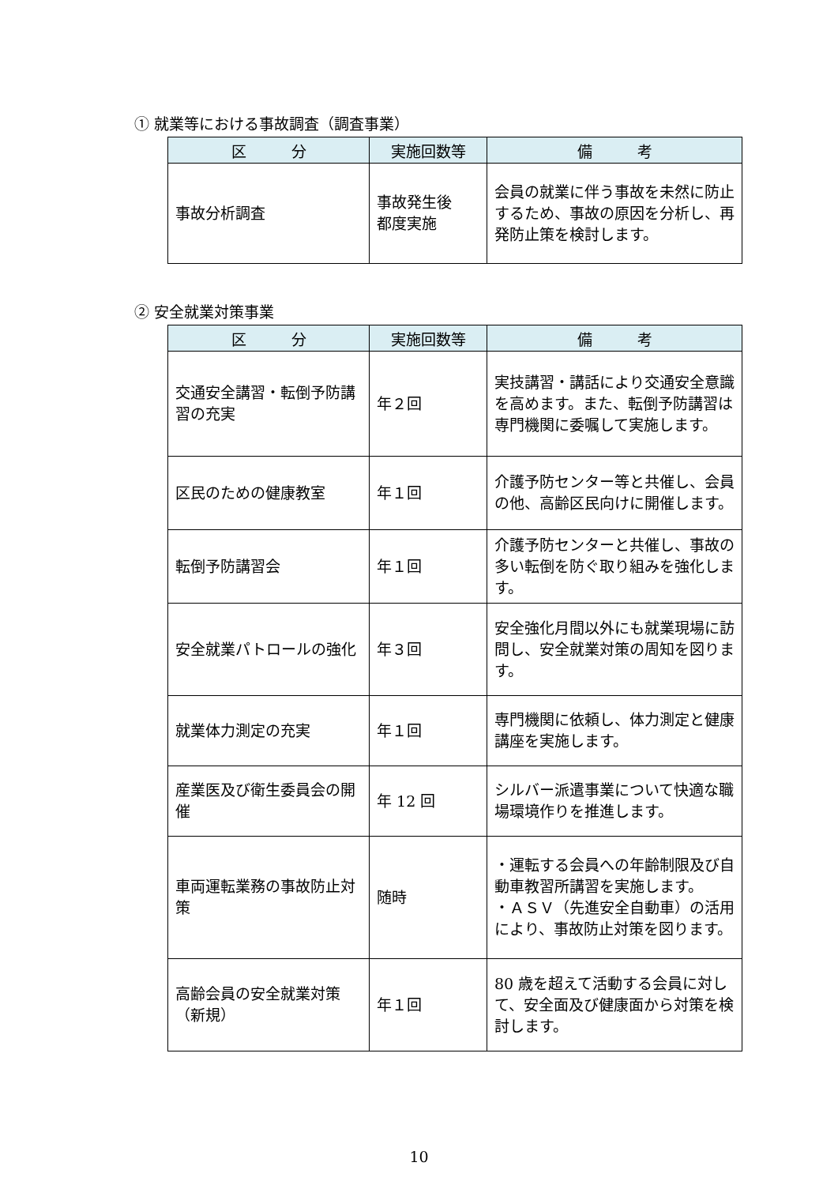① 就業等における事故調査（調査事業）
| 区 分 | 実施回数等 | 備 考 |
| --- | --- | --- |
| 事故分析調査 | 事故発生後 都度実施 | 会員の就業に伴う事故を未然に防止するため、事故の原因を分析し、再発防止策を検討します。 |
② 安全就業対策事業
| 区 分 | 実施回数等 | 備 考 |
| --- | --- | --- |
| 交通安全講習・転倒予防講習の充実 | 年２回 | 実技講習・講話により交通安全意識を高めます。また、転倒予防講習は専門機関に委嘱して実施します。 |
| 区民のための健康教室 | 年１回 | 介護予防センター等と共催し、会員の他、高齢区民向けに開催します。 |
| 転倒予防講習会 | 年１回 | 介護予防センターと共催し、事故の多い転倒を防ぐ取り組みを強化します。 |
| 安全就業パトロールの強化 | 年３回 | 安全強化月間以外にも就業現場に訪問し、安全就業対策の周知を図ります。 |
| 就業体力測定の充実 | 年１回 | 専門機関に依頼し、体力測定と健康講座を実施します。 |
| 産業医及び衛生委員会の開催 | 年 12 回 | シルバー派遣事業について快適な職場環境作りを推進します。 |
| 車両運転業務の事故防止対策 | 随時 | ・運転する会員への年齢制限及び自動車教習所講習を実施します。 ・ＡＳＶ（先進安全自動車）の活用により、事故防止対策を図ります。 |
| 高齢会員の安全就業対策（新規） | 年１回 | 80 歳を超えて活動する会員に対して、安全面及び健康面から対策を検討します。 |
10